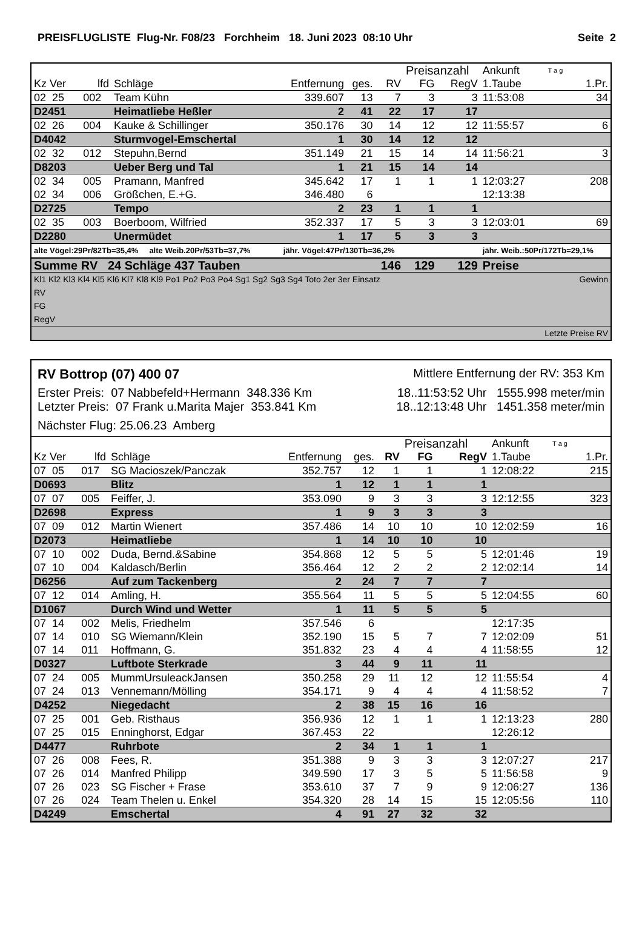PREISFLUGLISTE Flug-Nr. F08/23 Forchheim 18. Juni 2023 08:10 Uhr Seite 2
| | | | | | | Preisanzahl | | Ankunft | T a g | |
| Kz Ver | lfd | Schläge | Entfernung | ges. | RV | FG | RegV | 1.Taube | | 1.Pr. |
| 02 25 | 002 | Team Kühn | 339.607 | 13 | 7 | 3 | 3 | 11:53:08 | | 34 |
| D2451 | | Heimatliebe Heßler | 2 | 41 | 22 | 17 | 17 | | | |
| 02 26 | 004 | Kauke & Schillinger | 350.176 | 30 | 14 | 12 | 12 | 11:55:57 | | 6 |
| D4042 | | Sturmvogel-Emschertal | 1 | 30 | 14 | 12 | 12 | | | |
| 02 32 | 012 | Stepuhn,Bernd | 351.149 | 21 | 15 | 14 | 14 | 11:56:21 | | 3 |
| D8203 | | Ueber Berg und Tal | 1 | 21 | 15 | 14 | 14 | | | |
| 02 34 | 005 | Pramann, Manfred | 345.642 | 17 | 1 | 1 | 1 | 12:03:27 | | 208 |
| 02 34 | 006 | Größchen, E.+G. | 346.480 | 6 | | | | 12:13:38 | | |
| D2725 | | Tempo | 2 | 23 | 1 | 1 | 1 | | | |
| 02 35 | 003 | Boerboom, Wilfried | 352.337 | 17 | 5 | 3 | 3 | 12:03:01 | | 69 |
| D2280 | | Unermüdet | 1 | 17 | 5 | 3 | 3 | | | |
| alte Vögel:29Pr/82Tb=35,4% alte Weib.20Pr/53Tb=37,7% | | | jähr. Vögel:47Pr/130Tb=36,2% | | | | | jähr. Weib.:50Pr/172Tb=29,1% | | |
| Summe RV 24 Schläge 437 Tauben | | | | | 146 | 129 | 129 | Preise | | |
| Kl1 Kl2 Kl3 Kl4 Kl5 Kl6 Kl7 Kl8 Kl9 Po1 Po2 Po3 Po4 Sg1 Sg2 Sg3 Sg4 Toto 2er 3er Einsatz | Gewinn |
| RV | |
| FG | |
| RegV | |
| Letzte Preise RV | |
RV Bottrop (07) 400 07 Mittlere Entfernung der RV: 353 Km
Erster Preis: 07 Nabbefeld+Hermann 348.336 Km 18..11:53:52 Uhr 1555.998 meter/min
Letzter Preis: 07 Frank u.Marita Majer 353.841 Km 18..12:13:48 Uhr 1451.358 meter/min
Nächster Flug: 25.06.23 Amberg
| | | | | | | Preisanzahl | | Ankunft | T a g | |
| Kz Ver | lfd | Schläge | Entfernung | ges. | RV | FG | RegV | 1.Taube | | 1.Pr. |
| 07 05 | 017 | SG Macioszek/Panczak | 352.757 | 12 | 1 | 1 | 1 | 12:08:22 | | 215 |
| D0693 | | Blitz | 1 | 12 | 1 | 1 | 1 | | | |
| 07 07 | 005 | Feiffer, J. | 353.090 | 9 | 3 | 3 | 3 | 12:12:55 | | 323 |
| D2698 | | Express | 1 | 9 | 3 | 3 | 3 | | | |
| 07 09 | 012 | Martin Wienert | 357.486 | 14 | 10 | 10 | 10 | 12:02:59 | | 16 |
| D2073 | | Heimatliebe | 1 | 14 | 10 | 10 | 10 | | | |
| 07 10 | 002 | Duda, Bernd.&Sabine | 354.868 | 12 | 5 | 5 | 5 | 12:01:46 | | 19 |
| 07 10 | 004 | Kaldasch/Berlin | 356.464 | 12 | 2 | 2 | 2 | 12:02:14 | | 14 |
| D6256 | | Auf zum Tackenberg | 2 | 24 | 7 | 7 | 7 | | | |
| 07 12 | 014 | Amling, H. | 355.564 | 11 | 5 | 5 | 5 | 12:04:55 | | 60 |
| D1067 | | Durch Wind und Wetter | 1 | 11 | 5 | 5 | 5 | | | |
| 07 14 | 002 | Melis, Friedhelm | 357.546 | 6 | | | | 12:17:35 | | |
| 07 14 | 010 | SG Wiemann/Klein | 352.190 | 15 | 5 | 7 | 7 | 12:02:09 | | 51 |
| 07 14 | 011 | Hoffmann, G. | 351.832 | 23 | 4 | 4 | 4 | 11:58:55 | | 12 |
| D0327 | | Luftbote Sterkrade | 3 | 44 | 9 | 11 | 11 | | | |
| 07 24 | 005 | MummUrsuleackJansen | 350.258 | 29 | 11 | 12 | 12 | 11:55:54 | | 4 |
| 07 24 | 013 | Vennemann/Mölling | 354.171 | 9 | 4 | 4 | 4 | 11:58:52 | | 7 |
| D4252 | | Niegedacht | 2 | 38 | 15 | 16 | 16 | | | |
| 07 25 | 001 | Geb. Risthaus | 356.936 | 12 | 1 | 1 | 1 | 12:13:23 | | 280 |
| 07 25 | 015 | Enninghorst, Edgar | 367.453 | 22 | | | | 12:26:12 | | |
| D4477 | | Ruhrbote | 2 | 34 | 1 | 1 | 1 | | | |
| 07 26 | 008 | Fees, R. | 351.388 | 9 | 3 | 3 | 3 | 12:07:27 | | 217 |
| 07 26 | 014 | Manfred Philipp | 349.590 | 17 | 3 | 5 | 5 | 11:56:58 | | 9 |
| 07 26 | 023 | SG Fischer + Frase | 353.610 | 37 | 7 | 9 | 9 | 12:06:27 | | 136 |
| 07 26 | 024 | Team Thelen u. Enkel | 354.320 | 28 | 14 | 15 | 15 | 12:05:56 | | 110 |
| D4249 | | Emschertal | 4 | 91 | 27 | 32 | 32 | | | |